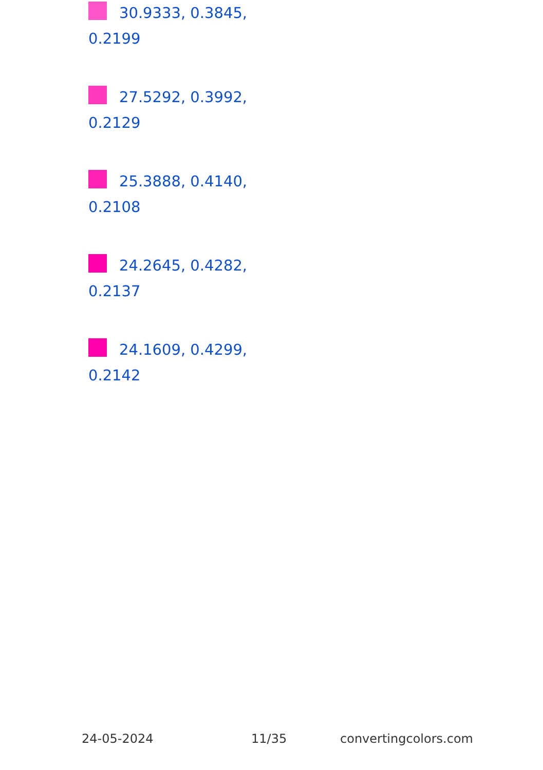30.9333, 0.3845, 0.2199
27.5292, 0.3992, 0.2129
25.3888, 0.4140, 0.2108
24.2645, 0.4282, 0.2137
24.1609, 0.4299, 0.2142
24-05-2024 11/35 convertingcolors.com